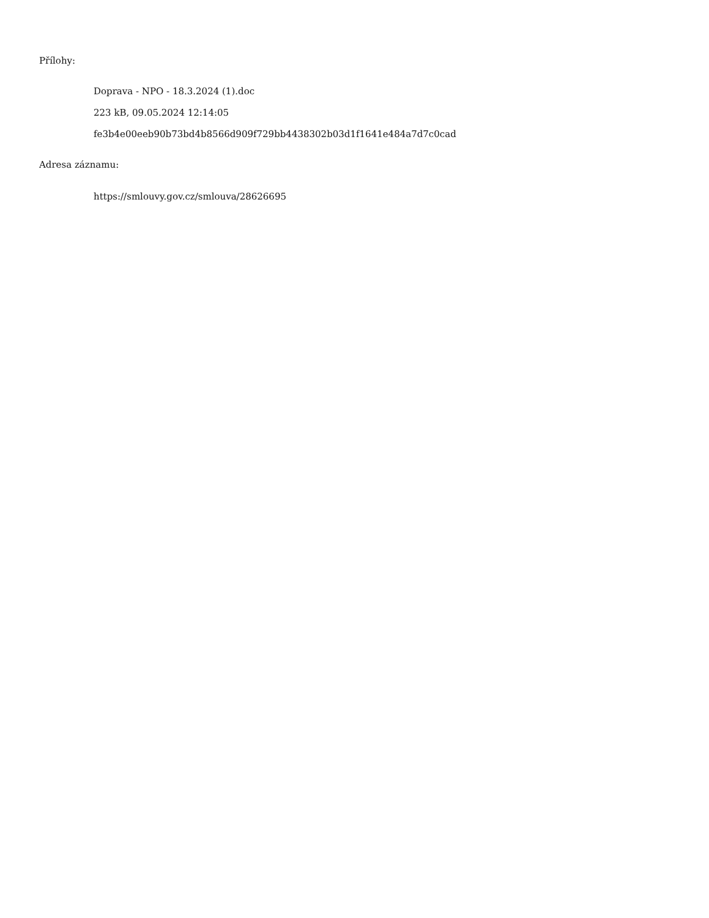Přílohy:
Doprava - NPO - 18.3.2024 (1).doc
223 kB, 09.05.2024 12:14:05
fe3b4e00eeb90b73bd4b8566d909f729bb4438302b03d1f1641e484a7d7c0cad
Adresa záznamu:
https://smlouvy.gov.cz/smlouva/28626695